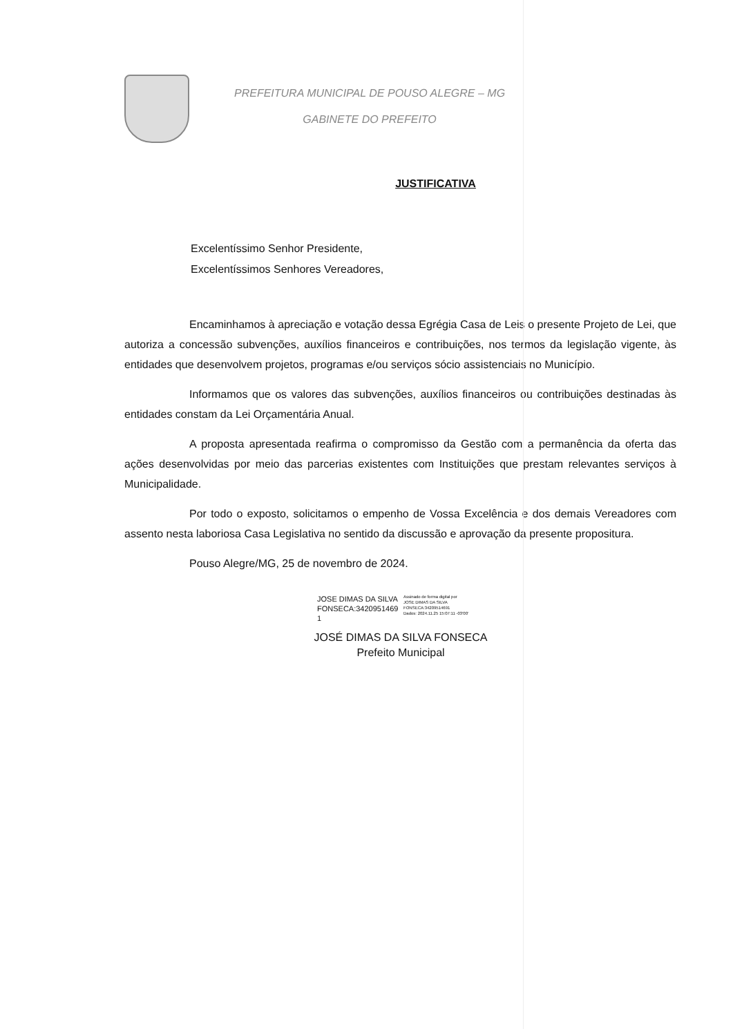PREFEITURA MUNICIPAL DE POUSO ALEGRE – MG
GABINETE DO PREFEITO
JUSTIFICATIVA
Excelentíssimo Senhor Presidente,
Excelentíssimos Senhores Vereadores,
Encaminhamos à apreciação e votação dessa Egrégia Casa de Leis o presente Projeto de Lei, que autoriza a concessão subvenções, auxílios financeiros e contribuições, nos termos da legislação vigente, às entidades que desenvolvem projetos, programas e/ou serviços sócio assistenciais no Município.
Informamos que os valores das subvenções, auxílios financeiros ou contribuições destinadas às entidades constam da Lei Orçamentária Anual.
A proposta apresentada reafirma o compromisso da Gestão com a permanência da oferta das ações desenvolvidas por meio das parcerias existentes com Instituições que prestam relevantes serviços à Municipalidade.
Por todo o exposto, solicitamos o empenho de Vossa Excelência e dos demais Vereadores com assento nesta laboriosa Casa Legislativa no sentido da discussão e aprovação da presente propositura.
Pouso Alegre/MG, 25 de novembro de 2024.
JOSE DIMAS DA SILVA FONSECA:3420951469 1
Assinado de forma digital por
JOSE DIMAS DA SILVA
FONSECA:34209514691
Dados: 2024.11.25 15:07:11 -03'00'
JOSÉ DIMAS DA SILVA FONSECA
Prefeito Municipal